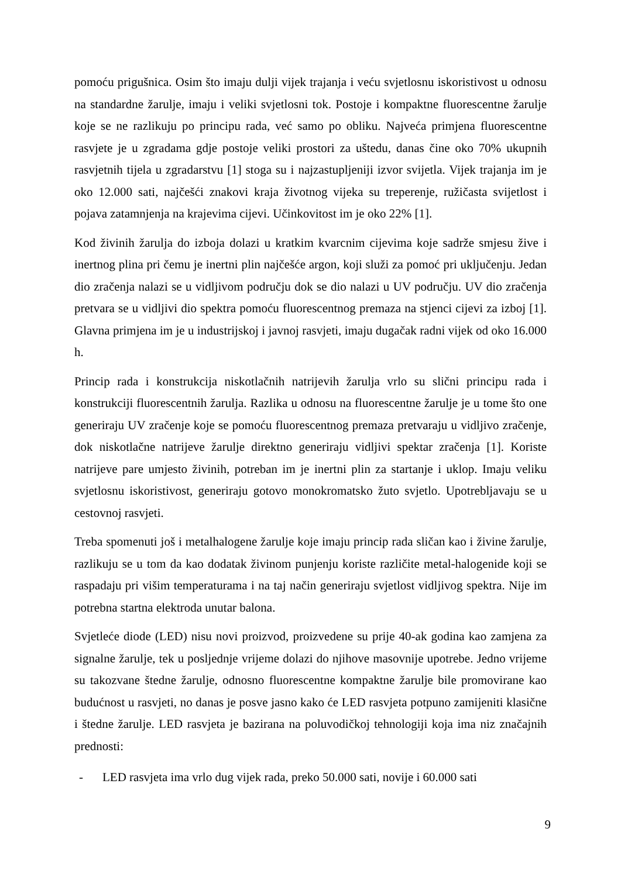pomoću prigušnica. Osim što imaju dulji vijek trajanja i veću svjetlosnu iskoristivost u odnosu na standardne žarulje, imaju i veliki svjetlosni tok. Postoje i kompaktne fluorescentne žarulje koje se ne razlikuju po principu rada, već samo po obliku. Najveća primjena fluorescentne rasvjete je u zgradama gdje postoje veliki prostori za uštedu, danas čine oko 70% ukupnih rasvjetnih tijela u zgradarstvu [1] stoga su i najzastupljeniji izvor svijetla. Vijek trajanja im je oko 12.000 sati, najčešći znakovi kraja životnog vijeka su treperenje, ružičasta svijetlost i pojava zatamnjenja na krajevima cijevi. Učinkovitost im je oko 22% [1].
Kod živinih žarulja do izboja dolazi u kratkim kvarcnim cijevima koje sadrže smjesu žive i inertnog plina pri čemu je inertni plin najčešće argon, koji služi za pomoć pri uključenju. Jedan dio zračenja nalazi se u vidljivom području dok se dio nalazi u UV području. UV dio zračenja pretvara se u vidljivi dio spektra pomoću fluorescentnog premaza na stjenci cijevi za izboj [1]. Glavna primjena im je u industrijskoj i javnoj rasvjeti, imaju dugačak radni vijek od oko 16.000 h.
Princip rada i konstrukcija niskotlačnih natrijevih žarulja vrlo su slični principu rada i konstrukciji fluorescentnih žarulja. Razlika u odnosu na fluorescentne žarulje je u tome što one generiraju UV zračenje koje se pomoću fluorescentnog premaza pretvaraju u vidljivo zračenje, dok niskotlačne natrijeve žarulje direktno generiraju vidljivi spektar zračenja [1]. Koriste natrijeve pare umjesto živinih, potreban im je inertni plin za startanje i uklop. Imaju veliku svjetlosnu iskoristivost, generiraju gotovo monokromatsko žuto svjetlo. Upotrebljavaju se u cestovnoj rasvjeti.
Treba spomenuti još i metalhalogene žarulje koje imaju princip rada sličan kao i živine žarulje, razlikuju se u tom da kao dodatak živinom punjenju koriste različite metal-halogenide koji se raspadaju pri višim temperaturama i na taj način generiraju svjetlost vidljivog spektra. Nije im potrebna startna elektroda unutar balona.
Svjetleće diode (LED) nisu novi proizvod, proizvedene su prije 40-ak godina kao zamjena za signalne žarulje, tek u posljednje vrijeme dolazi do njihove masovnije upotrebe. Jedno vrijeme su takozvane štedne žarulje, odnosno fluorescentne kompaktne žarulje bile promovirane kao budućnost u rasvjeti, no danas je posve jasno kako će LED rasvjeta potpuno zamijeniti klasične i štedne žarulje. LED rasvjeta je bazirana na poluvodičkoj tehnologiji koja ima niz značajnih prednosti:
- LED rasvjeta ima vrlo dug vijek rada, preko 50.000 sati, novije i 60.000 sati
9